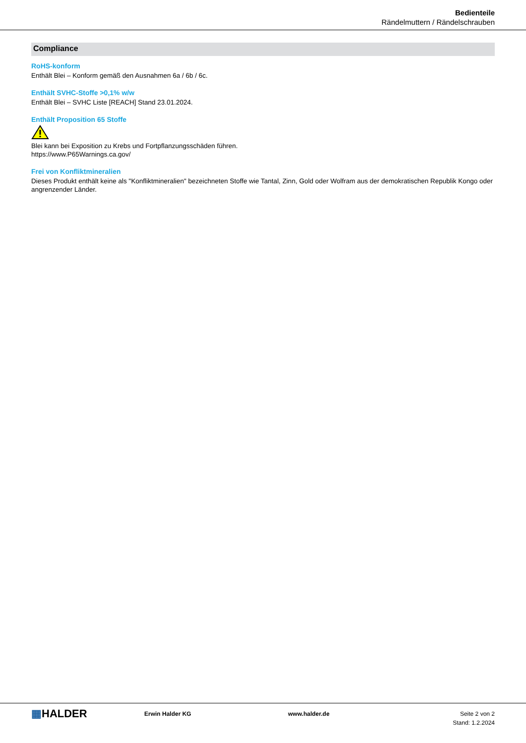Bedienteile
Rändelmuttern / Rändelschrauben
Compliance
RoHS-konform
Enthält Blei – Konform gemäß den Ausnahmen 6a / 6b / 6c.
Enthält SVHC-Stoffe >0,1% w/w
Enthält Blei – SVHC Liste [REACH] Stand 23.01.2024.
Enthält Proposition 65 Stoffe
Blei kann bei Exposition zu Krebs und Fortpflanzungsschäden führen.
https://www.P65Warnings.ca.gov/
Frei von Konfliktmineralien
Dieses Produkt enthält keine als "Konfliktmineralien" bezeichneten Stoffe wie Tantal, Zinn, Gold oder Wolfram aus der demokratischen Republik Kongo oder angrenzender Länder.
▦HALDER
Erwin Halder KG www.halder.de Seite 2 von 2
Stand: 1.2.2024